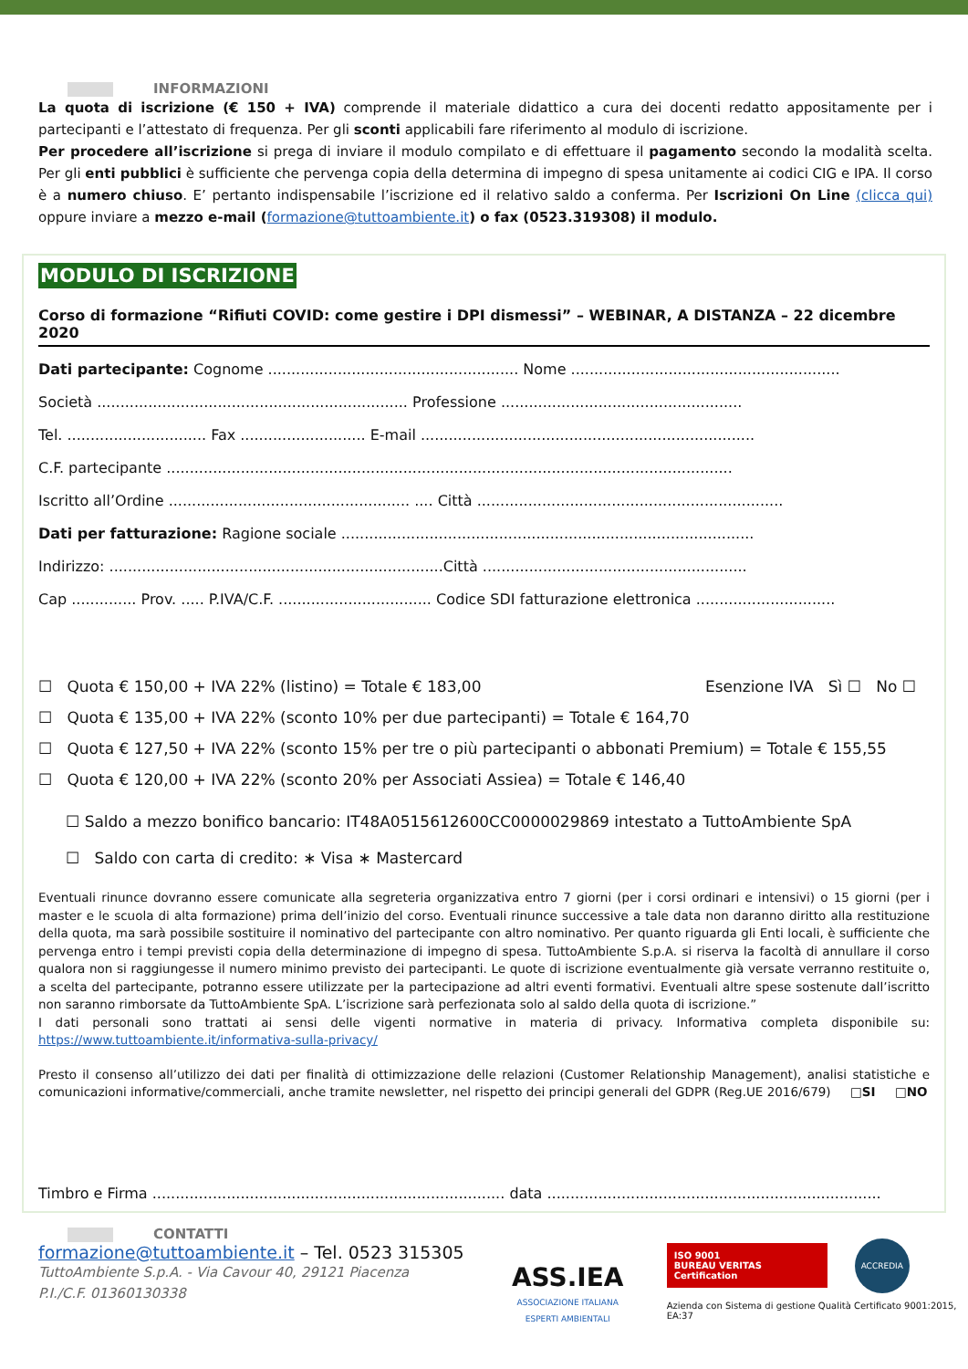INFORMAZIONI
La quota di iscrizione (€ 150 + IVA) comprende il materiale didattico a cura dei docenti redatto appositamente per i partecipanti e l’attestato di frequenza. Per gli sconti applicabili fare riferimento al modulo di iscrizione.
Per procedere all’iscrizione si prega di inviare il modulo compilato e di effettuare il pagamento secondo la modalità scelta. Per gli enti pubblici è sufficiente che pervenga copia della determina di impegno di spesa unitamente ai codici CIG e IPA. Il corso è a numero chiuso. E’ pertanto indispensabile l’iscrizione ed il relativo saldo a conferma. Per Iscrizioni On Line (clicca qui) oppure inviare a mezzo e-mail (formazione@tuttoambiente.it) o fax (0523.319308) il modulo.
MODULO DI ISCRIZIONE
Corso di formazione “Rifiuti COVID: come gestire i DPI dismessi” – WEBINAR, A DISTANZA – 22 dicembre 2020
Dati partecipante: Cognome ...................................................... Nome ..........................................................
Società ................................................................... Professione ....................................................
Tel. .............................. Fax ........................... E-mail ........................................................................
C.F. partecipante ..........................................................................................................................
Iscritto all’Ordine .................................................... .... Città ..................................................................
Dati per fatturazione: Ragione sociale .........................................................................................
Indirizzo: ........................................................................Città .........................................................
Cap .............. Prov. ..... P.IVA/C.F. ................................. Codice SDI fatturazione elettronica ..............................
☐ Quota € 150,00 + IVA 22% (listino) = Totale € 183,00 Esenzione IVA Sì ☐ No ☐
☐ Quota € 135,00 + IVA 22% (sconto 10% per due partecipanti) = Totale € 164,70
☐ Quota € 127,50 + IVA 22% (sconto 15% per tre o più partecipanti o abbonati Premium) = Totale € 155,55
☐ Quota € 120,00 + IVA 22% (sconto 20% per Associati Assiea) = Totale € 146,40
☐ Saldo a mezzo bonifico bancario: IT48A0515612600CC0000029869 intestato a TuttoAmbiente SpA
☐ Saldo con carta di credito: ∗ Visa ∗ Mastercard
Eventuali rinunce dovranno essere comunicate alla segreteria organizzativa entro 7 giorni (per i corsi ordinari e intensivi) o 15 giorni (per i master e le scuola di alta formazione) prima dell’inizio del corso. Eventuali rinunce successive a tale data non daranno diritto alla restituzione della quota, ma sarà possibile sostituire il nominativo del partecipante con altro nominativo. Per quanto riguarda gli Enti locali, è sufficiente che pervenga entro i tempi previsti copia della determinazione di impegno di spesa. TuttoAmbiente S.p.A. si riserva la facoltà di annullare il corso qualora non si raggiungesse il numero minimo previsto dei partecipanti. Le quote di iscrizione eventualmente già versate verranno restituite o, a scelta del partecipante, potranno essere utilizzate per la partecipazione ad altri eventi formativi. Eventuali altre spese sostenute dall’iscritto non saranno rimborsate da TuttoAmbiente SpA. L’iscrizione sarà perfezionata solo al saldo della quota di iscrizione.”
I dati personali sono trattati ai sensi delle vigenti normative in materia di privacy. Informativa completa disponibile su: https://www.tuttoambiente.it/informativa-sulla-privacy/
Presto il consenso all’utilizzo dei dati per finalità di ottimizzazione delle relazioni (Customer Relationship Management), analisi statistiche e comunicazioni informative/commerciali, anche tramite newsletter, nel rispetto dei principi generali del GDPR (Reg.UE 2016/679) □SI □NO
Timbro e Firma ............................................................................ data ........................................................................
CONTATTI
formazione@tuttoambiente.it – Tel. 0523 315305
TuttoAmbiente S.p.A. - Via Cavour 40, 29121 Piacenza
P.I./C.F. 01360130338
ASS.IEA
ASSOCIAZIONE ITALIANA
ESPERTI AMBIENTALI
ISO 9001
BUREAU VERITAS
Certification
ACCREDIA
Azienda con Sistema di gestione Qualità Certificato 9001:2015, EA:37